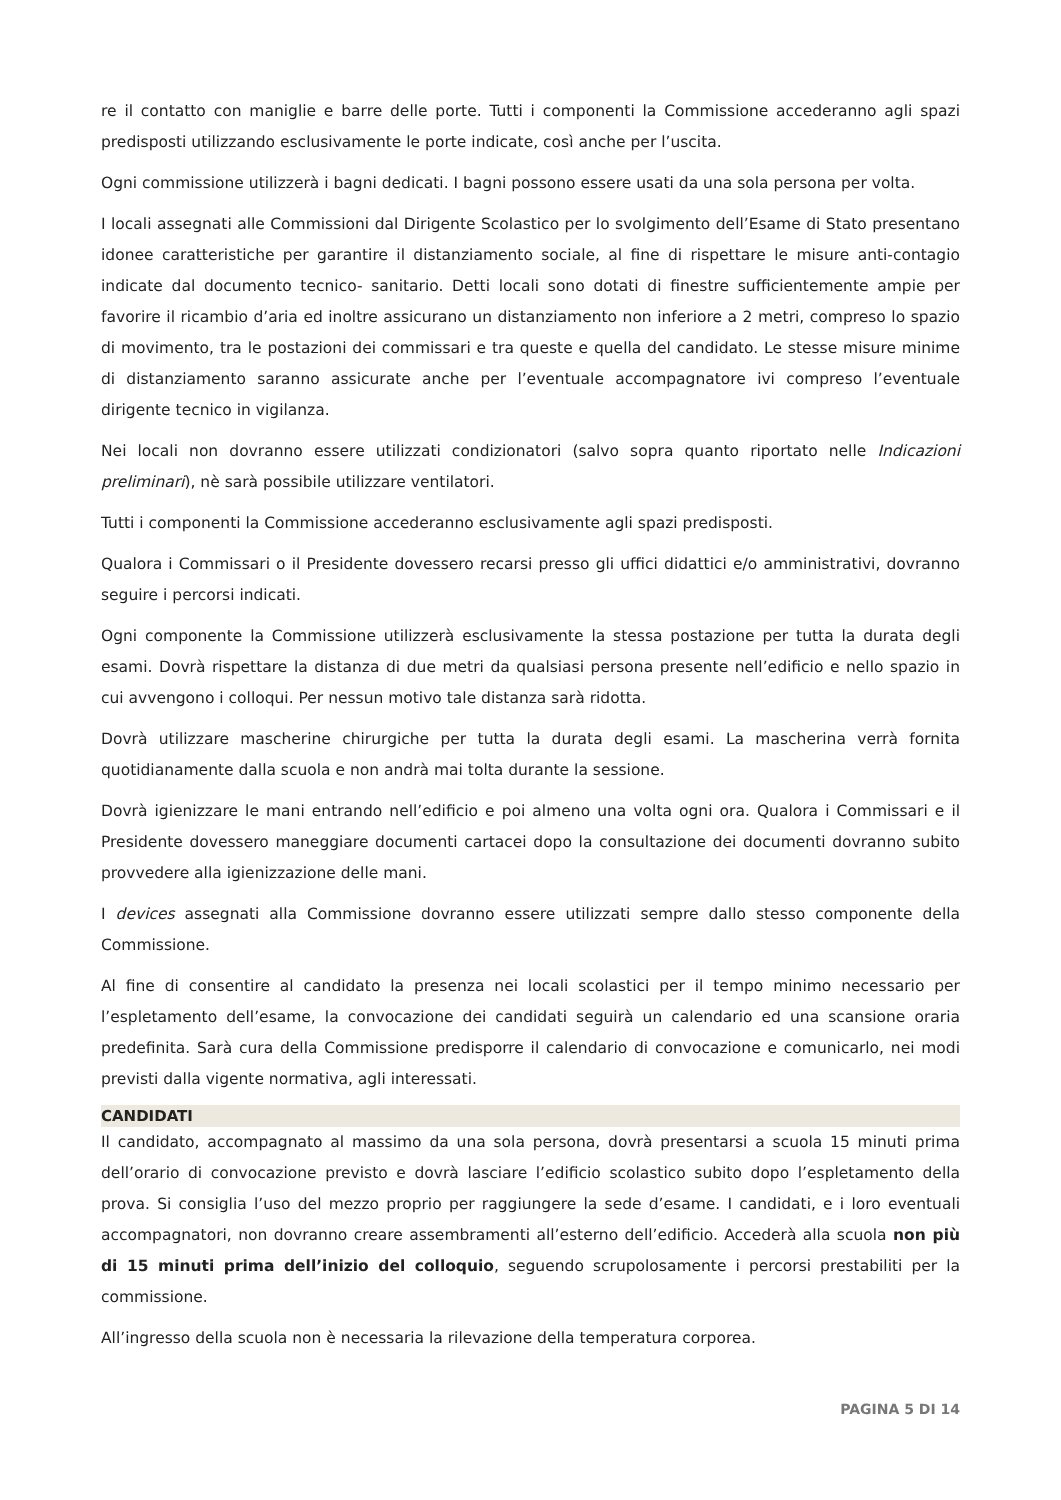re il contatto con maniglie e barre delle porte. Tutti i componenti la Commissione accederanno agli spazi predisposti utilizzando esclusivamente le porte indicate, così anche per l’uscita.
Ogni commissione utilizzerà i bagni dedicati. I bagni possono essere usati da una sola persona per volta.
I locali assegnati alle Commissioni dal Dirigente Scolastico per lo svolgimento dell’Esame di Stato presentano idonee caratteristiche per garantire il distanziamento sociale, al fine di rispettare le misure anti-contagio indicate dal documento tecnico- sanitario. Detti locali sono dotati di finestre sufficientemente ampie per favorire il ricambio d’aria ed inoltre assicurano un distanziamento non inferiore a 2 metri, compreso lo spazio di movimento, tra le postazioni dei commissari e tra queste e quella del candidato. Le stesse misure minime di distanziamento saranno assicurate anche per l’eventuale accompagnatore ivi compreso l’eventuale dirigente tecnico in vigilanza.
Nei locali non dovranno essere utilizzati condizionatori (salvo sopra quanto riportato nelle Indicazioni preliminari), nè sarà possibile utilizzare ventilatori.
Tutti i componenti la Commissione accederanno esclusivamente agli spazi predisposti.
Qualora i Commissari o il Presidente dovessero recarsi presso gli uffici didattici e/o amministrativi, dovranno seguire i percorsi indicati.
Ogni componente la Commissione utilizzerà esclusivamente la stessa postazione per tutta la durata degli esami. Dovrà rispettare la distanza di due metri da qualsiasi persona presente nell’edificio e nello spazio in cui avvengono i colloqui. Per nessun motivo tale distanza sarà ridotta.
Dovrà utilizzare mascherine chirurgiche per tutta la durata degli esami. La mascherina verrà fornita quotidianamente dalla scuola e non andrà mai tolta durante la sessione.
Dovrà igienizzare le mani entrando nell’edificio e poi almeno una volta ogni ora. Qualora i Commissari e il Presidente dovessero maneggiare documenti cartacei dopo la consultazione dei documenti dovranno subito provvedere alla igienizzazione delle mani.
I devices assegnati alla Commissione dovranno essere utilizzati sempre dallo stesso componente della Commissione.
Al fine di consentire al candidato la presenza nei locali scolastici per il tempo minimo necessario per l’espletamento dell’esame, la convocazione dei candidati seguirà un calendario ed una scansione oraria predefinita. Sarà cura della Commissione predisporre il calendario di convocazione e comunicarlo, nei modi previsti dalla vigente normativa, agli interessati.
CANDIDATI
Il candidato, accompagnato al massimo da una sola persona, dovrà presentarsi a scuola 15 minuti prima dell’orario di convocazione previsto e dovrà lasciare l’edificio scolastico subito dopo l’espletamento della prova. Si consiglia l’uso del mezzo proprio per raggiungere la sede d’esame. I candidati, e i loro eventuali accompagnatori, non dovranno creare assembramenti all’esterno dell’edificio. Accederà alla scuola non più di 15 minuti prima dell’inizio del colloquio, seguendo scrupolosamente i percorsi prestabiliti per la commissione.
All’ingresso della scuola non è necessaria la rilevazione della temperatura corporea.
PAGINA 5 DI 14